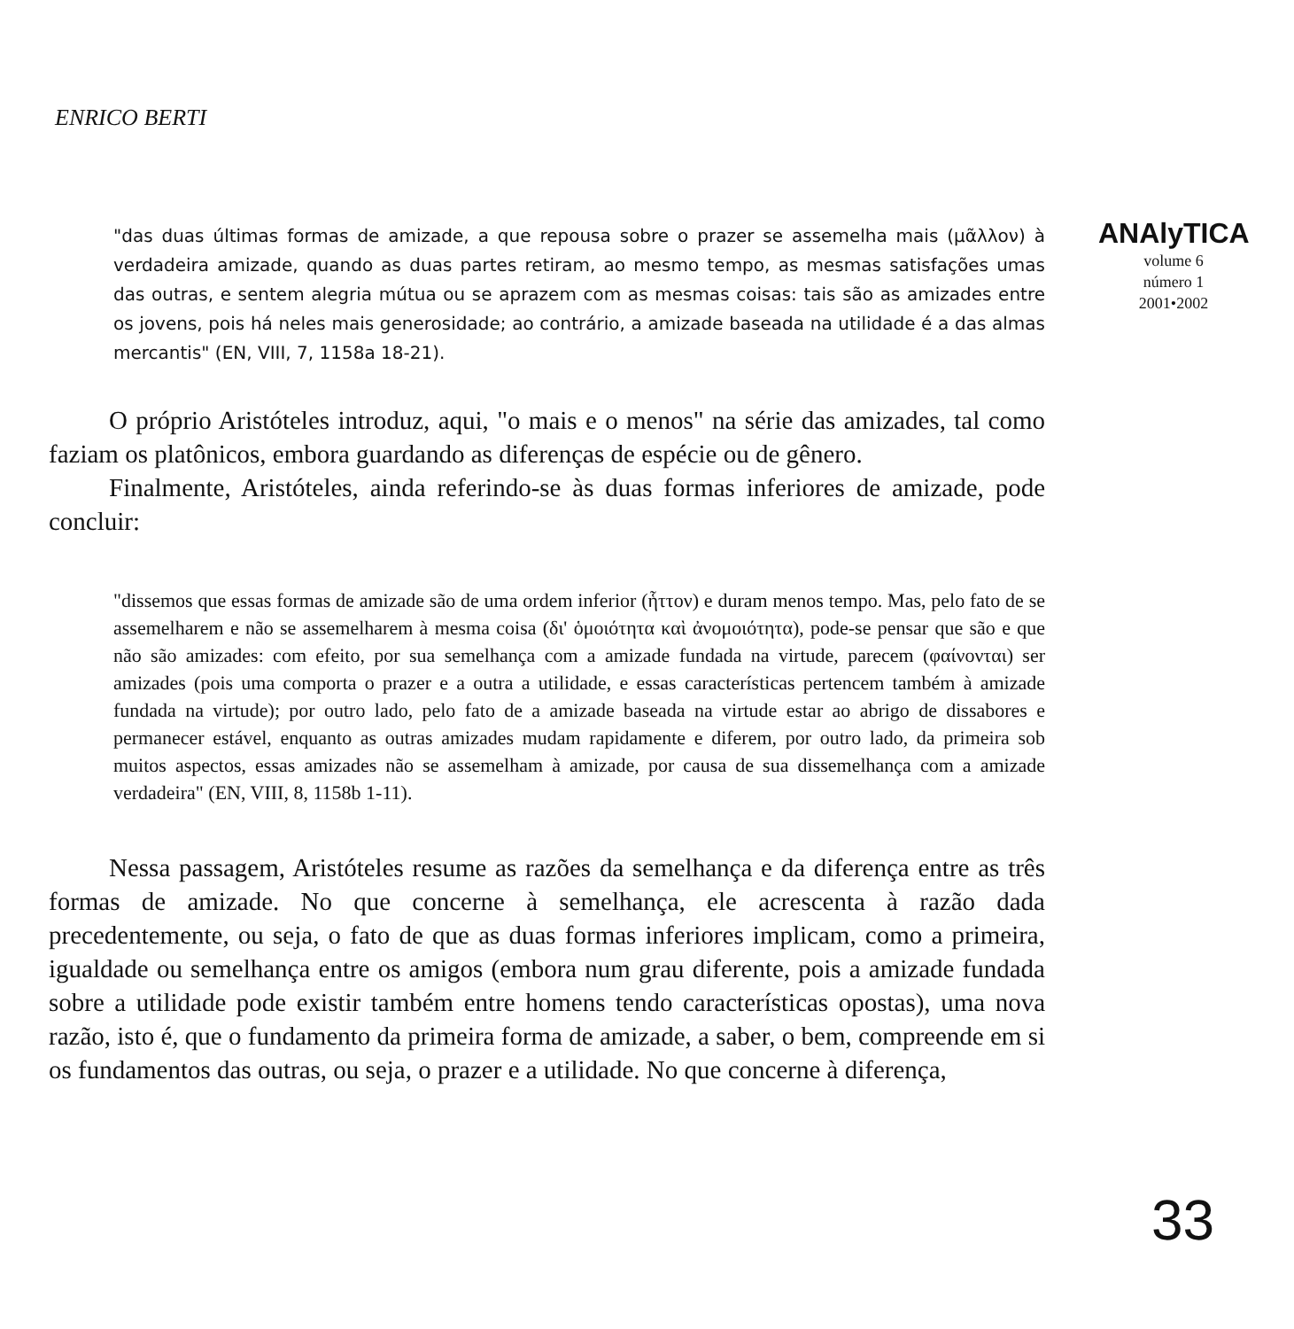ENRICO BERTI
ANAlyTICA
volume 6
número 1
2001•2002
"das duas últimas formas de amizade, a que repousa sobre o prazer se assemelha mais (μᾶλλον) à verdadeira amizade, quando as duas partes retiram, ao mesmo tempo, as mesmas satisfações umas das outras, e sentem alegria mútua ou se aprazem com as mesmas coisas: tais são as amizades entre os jovens, pois há neles mais generosidade; ao contrário, a amizade baseada na utilidade é a das almas mercantis" (EN, VIII, 7, 1158a 18-21).
O próprio Aristóteles introduz, aqui, "o mais e o menos" na série das amizades, tal como faziam os platônicos, embora guardando as diferenças de espécie ou de gênero.
Finalmente, Aristóteles, ainda referindo-se às duas formas inferiores de amizade, pode concluir:
"dissemos que essas formas de amizade são de uma ordem inferior (ἧττον) e duram menos tempo. Mas, pelo fato de se assemelharem e não se assemelharem à mesma coisa (δι' ὁμοιότητα καὶ ἀνομοιότητα), pode-se pensar que são e que não são amizades: com efeito, por sua semelhança com a amizade fundada na virtude, parecem (φαίνονται) ser amizades (pois uma comporta o prazer e a outra a utilidade, e essas características pertencem também à amizade fundada na virtude); por outro lado, pelo fato de a amizade baseada na virtude estar ao abrigo de dissabores e permanecer estável, enquanto as outras amizades mudam rapidamente e diferem, por outro lado, da primeira sob muitos aspectos, essas amizades não se assemelham à amizade, por causa de sua dissemelhança com a amizade verdadeira" (EN, VIII, 8, 1158b 1-11).
Nessa passagem, Aristóteles resume as razões da semelhança e da diferença entre as três formas de amizade. No que concerne à semelhança, ele acrescenta à razão dada precedentemente, ou seja, o fato de que as duas formas inferiores implicam, como a primeira, igualdade ou semelhança entre os amigos (embora num grau diferente, pois a amizade fundada sobre a utilidade pode existir também entre homens tendo características opostas), uma nova razão, isto é, que o fundamento da primeira forma de amizade, a saber, o bem, compreende em si os fundamentos das outras, ou seja, o prazer e a utilidade. No que concerne à diferença,
33